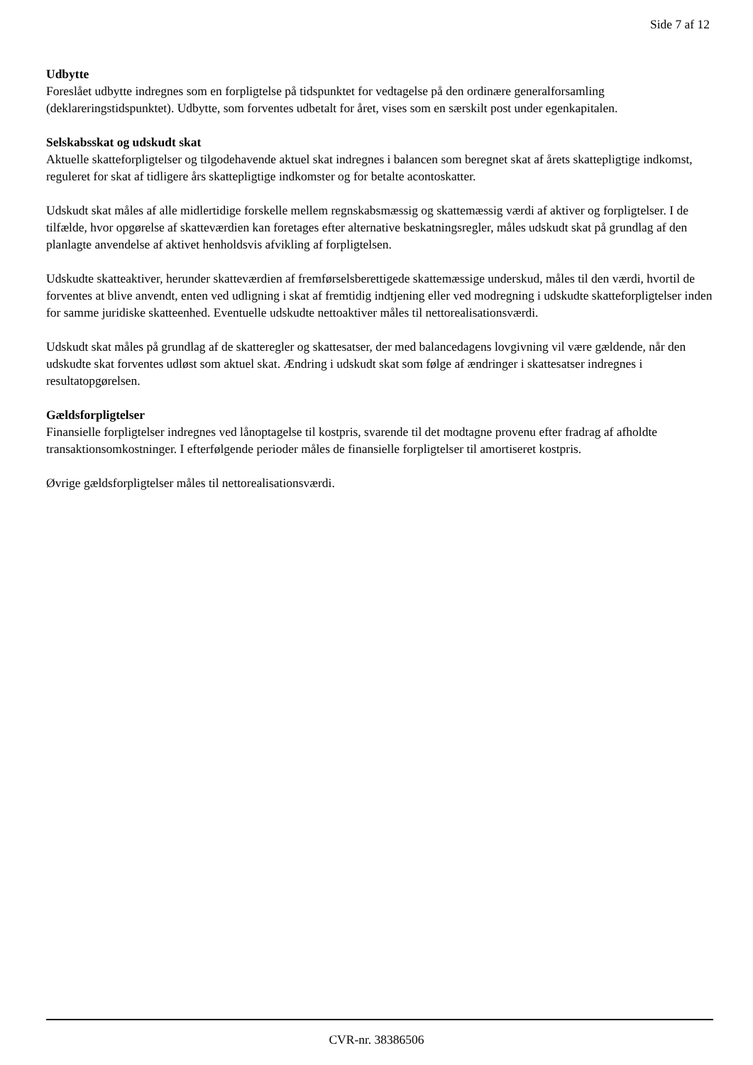Side 7 af 12
Udbytte
Foreslået udbytte indregnes som en forpligtelse på tidspunktet for vedtagelse på den ordinære generalforsamling (deklareringstidspunktet). Udbytte, som forventes udbetalt for året, vises som en særskilt post under egenkapitalen.
Selskabsskat og udskudt skat
Aktuelle skatteforpligtelser og tilgodehavende aktuel skat indregnes i balancen som beregnet skat af årets skattepligtige indkomst, reguleret for skat af tidligere års skattepligtige indkomster og for betalte acontoskatter.
Udskudt skat måles af alle midlertidige forskelle mellem regnskabsmæssig og skattemæssig værdi af aktiver og forpligtelser. I de tilfælde, hvor opgørelse af skatteværdien kan foretages efter alternative beskatningsregler, måles udskudt skat på grundlag af den planlagte anvendelse af aktivet henholdsvis afvikling af forpligtelsen.
Udskudte skatteaktiver, herunder skatteværdien af fremførselsberettigede skattemæssige underskud, måles til den værdi, hvortil de forventes at blive anvendt, enten ved udligning i skat af fremtidig indtjening eller ved modregning i udskudte skatteforpligtelser inden for samme juridiske skatteenhed. Eventuelle udskudte nettoaktiver måles til nettorealisationsværdi.
Udskudt skat måles på grundlag af de skatteregler og skattesatser, der med balancedagens lovgivning vil være gældende, når den udskudte skat forventes udløst som aktuel skat. Ændring i udskudt skat som følge af ændringer i skattesatser indregnes i resultatopgørelsen.
Gældsforpligtelser
Finansielle forpligtelser indregnes ved lånoptagelse til kostpris, svarende til det modtagne provenu efter fradrag af afholdte transaktionsomkostninger. I efterfølgende perioder måles de finansielle forpligtelser til amortiseret kostpris.
Øvrige gældsforpligtelser måles til nettorealisationsværdi.
CVR-nr. 38386506